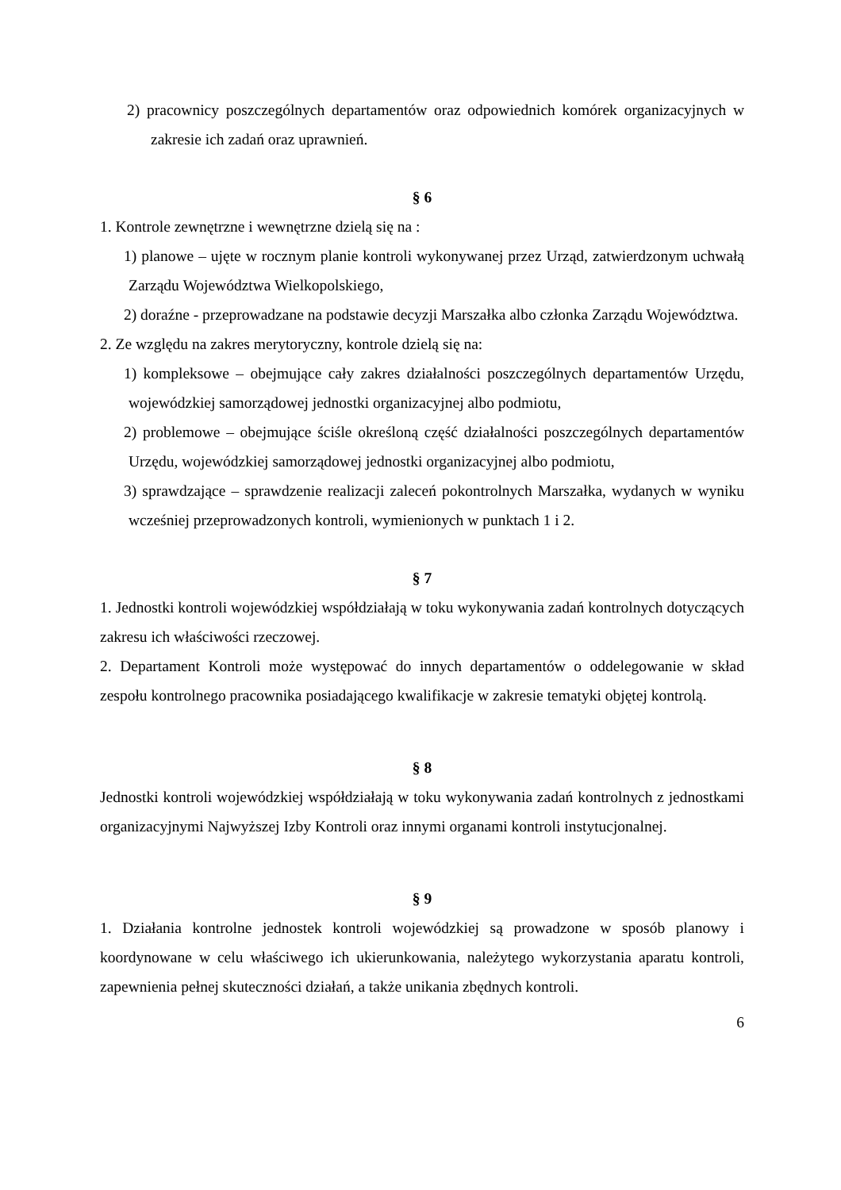2) pracownicy poszczególnych departamentów oraz odpowiednich komórek organizacyjnych w zakresie ich zadań oraz uprawnień.
§ 6
1. Kontrole zewnętrzne i wewnętrzne dzielą się na :
1) planowe – ujęte w rocznym planie kontroli wykonywanej przez Urząd, zatwierdzonym uchwałą Zarządu Województwa Wielkopolskiego,
2) doraźne - przeprowadzane na podstawie decyzji Marszałka albo członka Zarządu Województwa.
2. Ze względu na zakres merytoryczny, kontrole dzielą się na:
1) kompleksowe – obejmujące cały zakres działalności poszczególnych departamentów Urzędu, wojewódzkiej samorządowej jednostki organizacyjnej albo podmiotu,
2) problemowe – obejmujące ściśle określoną część działalności poszczególnych departamentów Urzędu, wojewódzkiej samorządowej jednostki organizacyjnej albo podmiotu,
3) sprawdzające – sprawdzenie realizacji zaleceń pokontrolnych Marszałka, wydanych w wyniku wcześniej przeprowadzonych kontroli, wymienionych w punktach 1 i 2.
§ 7
1. Jednostki kontroli wojewódzkiej współdziałają w toku wykonywania zadań kontrolnych dotyczących zakresu ich właściwości rzeczowej.
2. Departament Kontroli może występować do innych departamentów o oddelegowanie w skład zespołu kontrolnego pracownika posiadającego kwalifikacje w zakresie tematyki objętej kontrolą.
§ 8
Jednostki kontroli wojewódzkiej współdziałają w toku wykonywania zadań kontrolnych z jednostkami organizacyjnymi Najwyższej Izby Kontroli oraz innymi organami kontroli instytucjonalnej.
§ 9
1. Działania kontrolne jednostek kontroli wojewódzkiej są prowadzone w sposób planowy i koordynowane w celu właściwego ich ukierunkowania, należytego wykorzystania aparatu kontroli, zapewnienia pełnej skuteczności działań, a także unikania zbędnych kontroli.
6